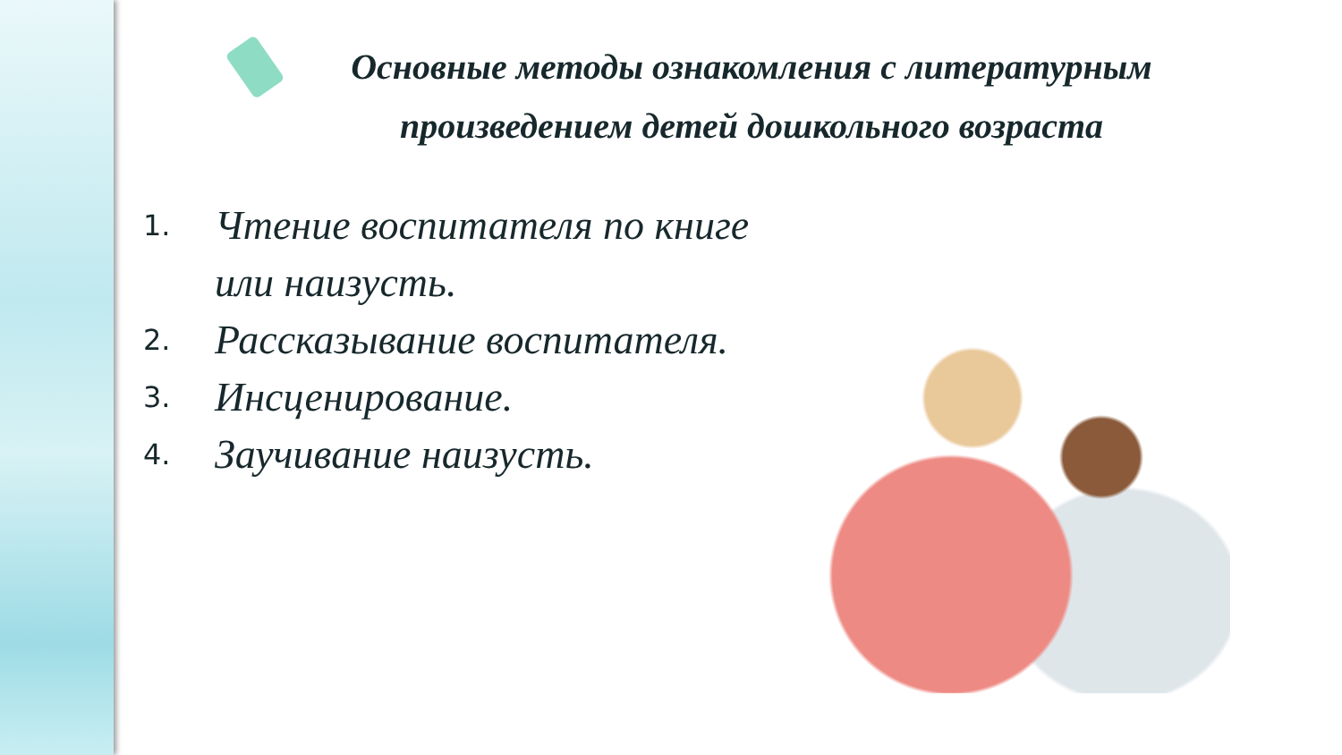Основные методы ознакомления с литературным произведением детей дошкольного возраста
1. Чтение воспитателя по книге
или наизусть.
2. Рассказывание воспитателя.
3. Инсценирование.
4. Заучивание наизусть.